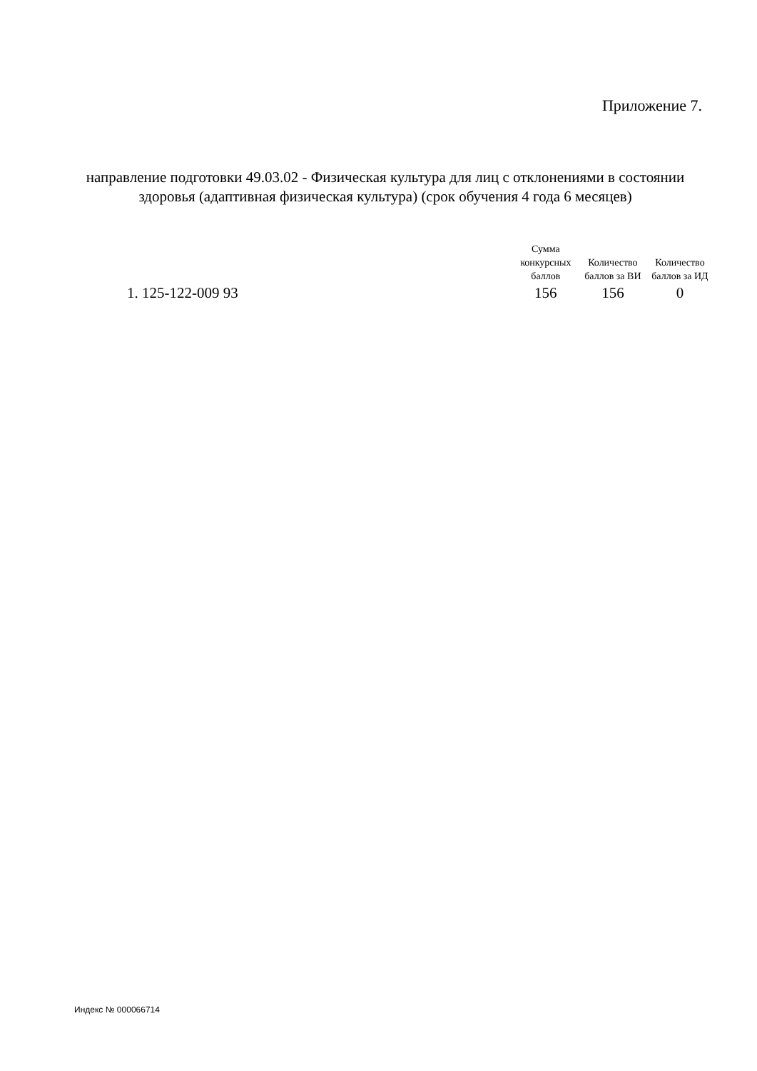Приложение 7.
направление подготовки 49.03.02 - Физическая культура для лиц с отклонениями в состоянии здоровья (адаптивная физическая культура) (срок обучения 4 года 6 месяцев)
| | Сумма конкурсных баллов | Количество баллов за ВИ | Количество баллов за ИД |
| --- | --- | --- | --- |
| 1. 125-122-009 93 | 156 | 156 | 0 |
Индекс № 000066714